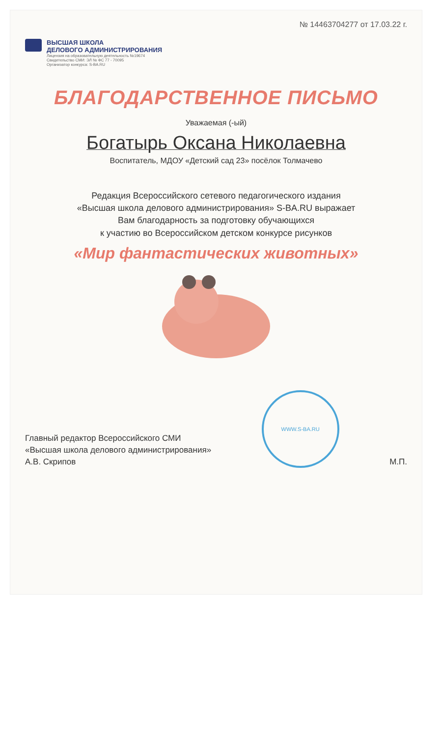№ 14463704277 от 17.03.22 г.
ВЫСШАЯ ШКОЛА
ДЕЛОВОГО АДМИНИСТРИРОВАНИЯ
Лицензия на образовательную деятельность №19674
Свидетельство СМИ: ЭЛ № ФС 77 - 70095
Организатор конкурса: S-BA.RU
БЛАГОДАРСТВЕННОЕ ПИСЬМО
Уважаемая (-ый)
Богатырь Оксана Николаевна
Воспитатель, МДОУ «Детский сад 23» посёлок Толмачево
Редакция Всероссийского сетевого педагогического издания
«Высшая школа делового администрирования» S-BA.RU выражает
Вам благодарность за подготовку обучающихся
к участию во Всероссийском детском конкурсе рисунков
«Мир фантастических животных»
Главный редактор Всероссийского СМИ
«Высшая школа делового администрирования»
А.В. Скрипов
WWW.S-BA.RU
М.П.